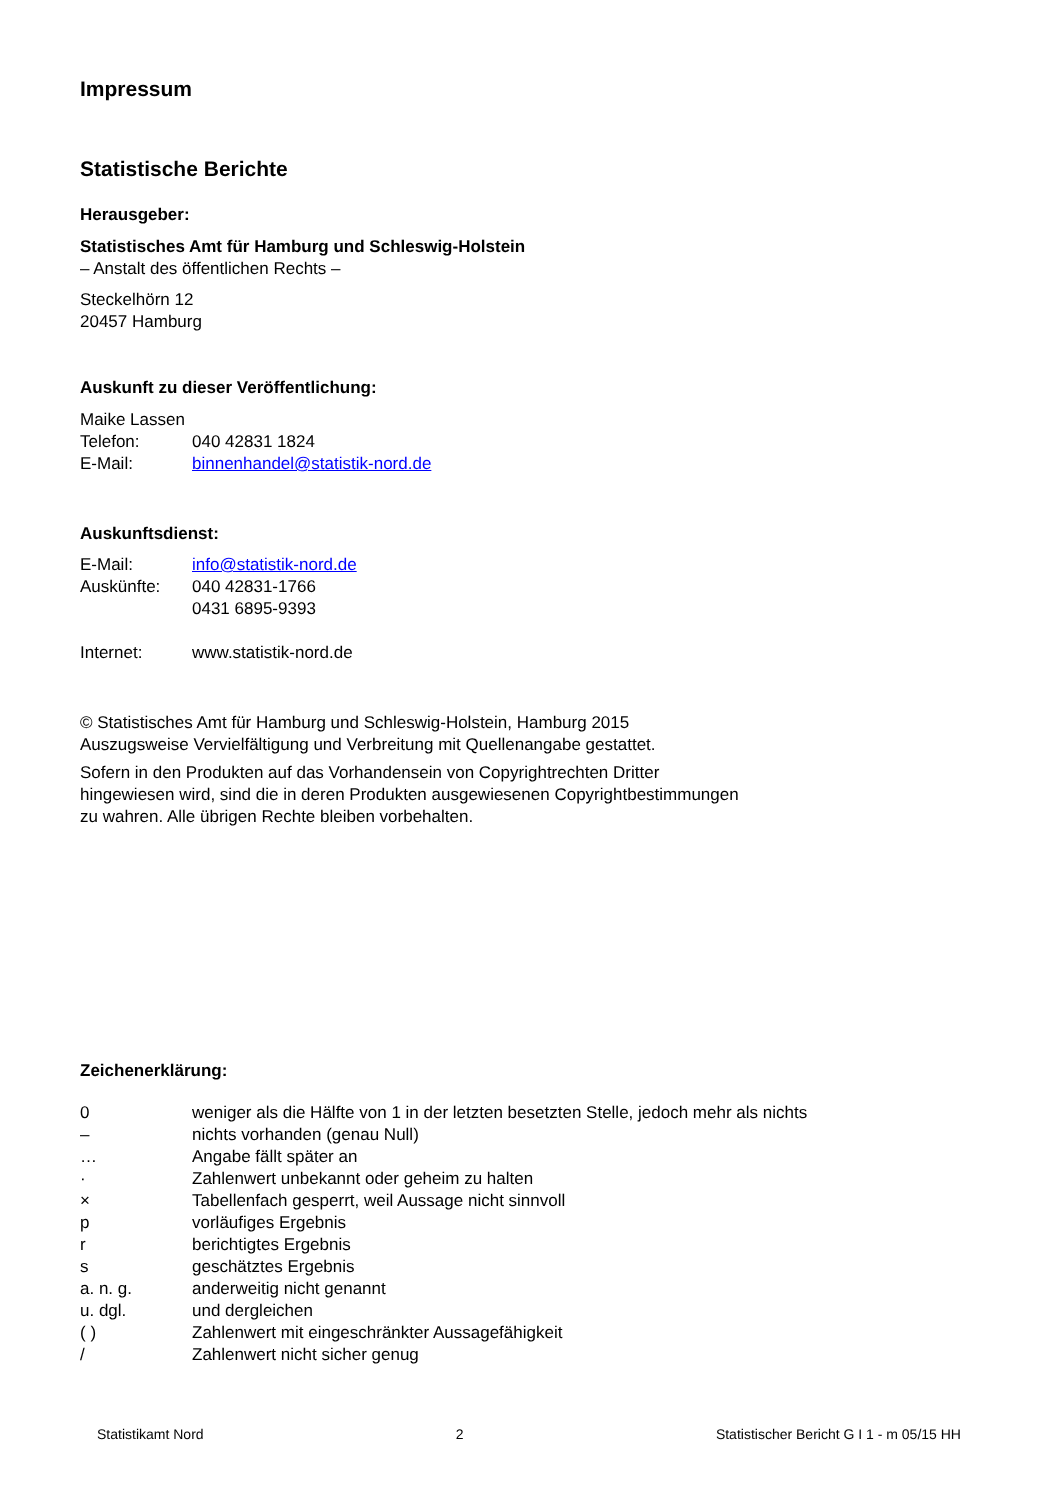Impressum
Statistische Berichte
Herausgeber:
Statistisches Amt für Hamburg und Schleswig-Holstein
– Anstalt des öffentlichen Rechts –
Steckelhörn 12
20457 Hamburg
Auskunft zu dieser Veröffentlichung:
Maike Lassen
| Telefon: | 040 42831 1824 |
| E-Mail: | binnenhandel@statistik-nord.de |
Auskunftsdienst:
| E-Mail: | info@statistik-nord.de |
| Auskünfte: | 040 42831-1766 0431 6895-9393 |
| Internet: | www.statistik-nord.de |
© Statistisches Amt für Hamburg und Schleswig-Holstein, Hamburg 2015
Auszugsweise Vervielfältigung und Verbreitung mit Quellenangabe gestattet.
Sofern in den Produkten auf das Vorhandensein von Copyrightrechten Dritter
hingewiesen wird, sind die in deren Produkten ausgewiesenen Copyrightbestimmungen
zu wahren. Alle übrigen Rechte bleiben vorbehalten.
Zeichenerklärung:
| 0 | weniger als die Hälfte von 1 in der letzten besetzten Stelle, jedoch mehr als nichts |
| – | nichts vorhanden (genau Null) |
| … | Angabe fällt später an |
| · | Zahlenwert unbekannt oder geheim zu halten |
| × | Tabellenfach gesperrt, weil Aussage nicht sinnvoll |
| p | vorläufiges Ergebnis |
| r | berichtigtes Ergebnis |
| s | geschätztes Ergebnis |
| a. n. g. | anderweitig nicht genannt |
| u. dgl. | und dergleichen |
| ( ) | Zahlenwert mit eingeschränkter Aussagefähigkeit |
| / | Zahlenwert nicht sicher genug |
Statistikamt Nord 2 Statistischer Bericht G I 1 - m 05/15 HH